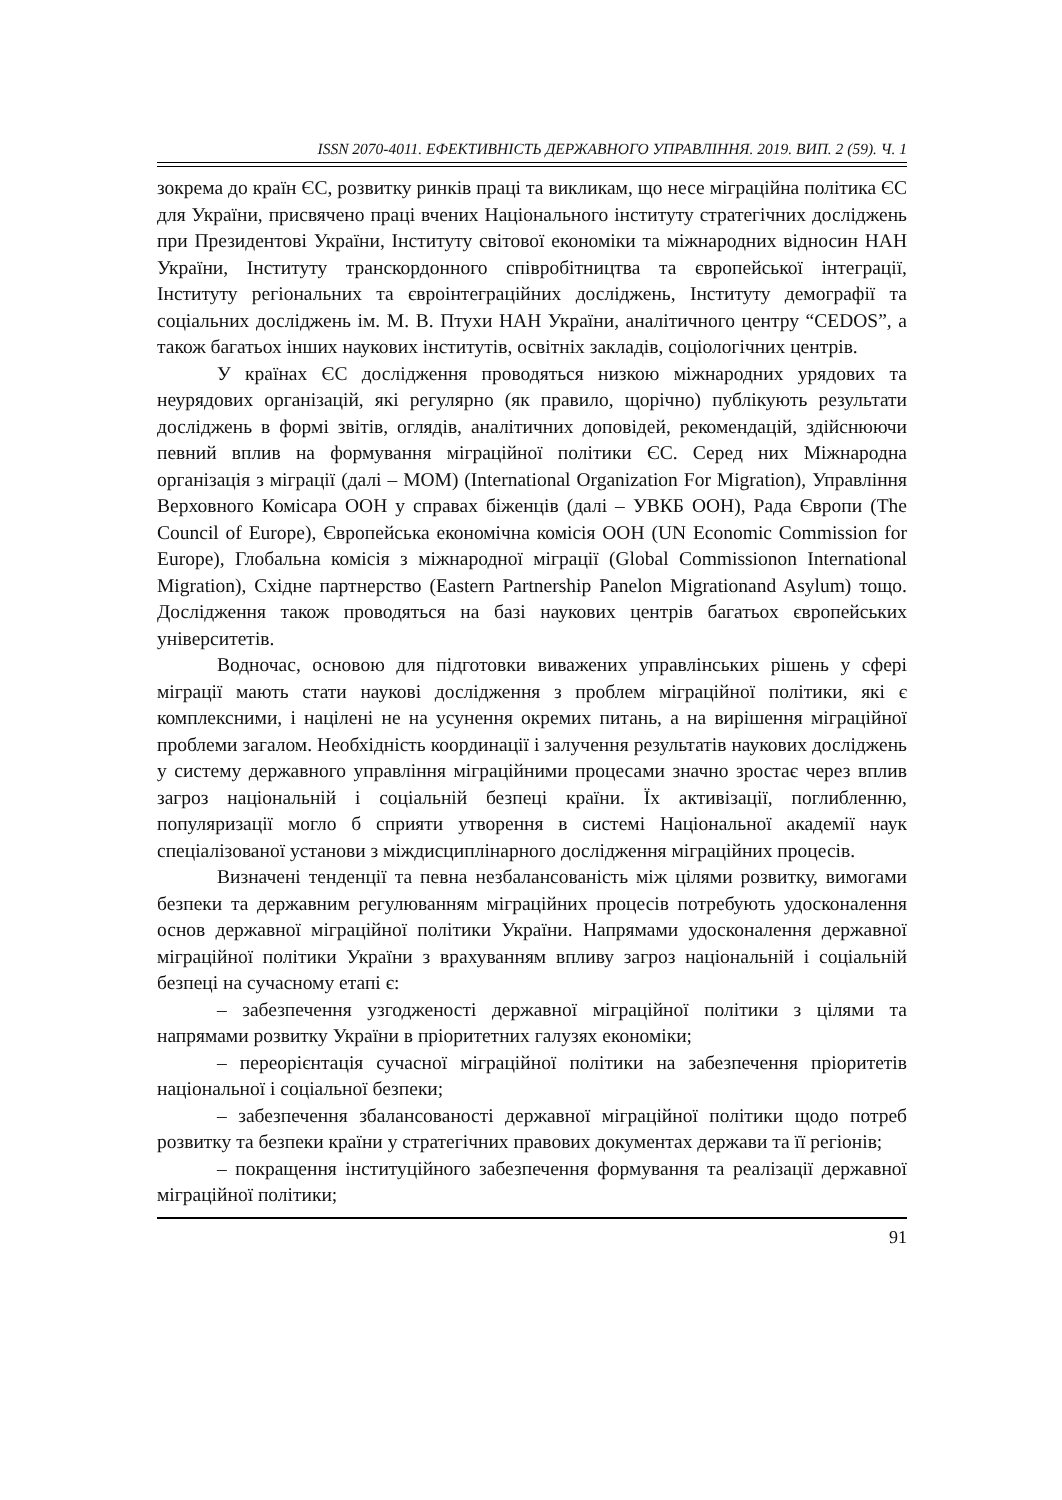ISSN 2070-4011. ЕФЕКТИВНІСТЬ ДЕРЖАВНОГО УПРАВЛІННЯ. 2019. ВИП. 2 (59). Ч. 1
зокрема до країн ЄС, розвитку ринків праці та викликам, що несе міграційна політика ЄС для України, присвячено праці вчених Національного інституту стратегічних досліджень при Президентові України, Інституту світової економіки та міжнародних відносин НАН України, Інституту транскордонного співробітництва та європейської інтеграції, Інституту регіональних та євроінтеграційних досліджень, Інституту демографії та соціальних досліджень ім. М. В. Птухи НАН України, аналітичного центру “CEDOS”, а також багатьох інших наукових інститутів, освітніх закладів, соціологічних центрів.
У країнах ЄС дослідження проводяться низкою міжнародних урядових та неурядових організацій, які регулярно (як правило, щорічно) публікують результати досліджень в формі звітів, оглядів, аналітичних доповідей, рекомендацій, здійснюючи певний вплив на формування міграційної політики ЄС. Серед них Міжнародна організація з міграції (далі – МОМ) (International Organization For Migration), Управління Верховного Комісара ООН у справах біженців (далі – УВКБ ООН), Рада Європи (The Council of Europe), Європейська економічна комісія ООН (UN Economic Commission for Europe), Глобальна комісія з міжнародної міграції (Global Commissionon International Migration), Східне партнерство (Eastern Partnership Panelon Migrationand Asylum) тощо. Дослідження також проводяться на базі наукових центрів багатьох європейських університетів.
Водночас, основою для підготовки виважених управлінських рішень у сфері міграції мають стати наукові дослідження з проблем міграційної політики, які є комплексними, і націлені не на усунення окремих питань, а на вирішення міграційної проблеми загалом. Необхідність координації і залучення результатів наукових досліджень у систему державного управління міграційними процесами значно зростає через вплив загроз національній і соціальній безпеці країни. Їх активізації, поглибленню, популяризації могло б сприяти утворення в системі Національної академії наук спеціалізованої установи з міждисциплінарного дослідження міграційних процесів.
Визначені тенденції та певна незбалансованість між цілями розвитку, вимогами безпеки та державним регулюванням міграційних процесів потребують удосконалення основ державної міграційної політики України. Напрямами удосконалення державної міграційної політики України з врахуванням впливу загроз національній і соціальній безпеці на сучасному етапі є:
– забезпечення узгодженості державної міграційної політики з цілями та напрямами розвитку України в пріоритетних галузях економіки;
– переорієнтація сучасної міграційної політики на забезпечення пріоритетів національної і соціальної безпеки;
– забезпечення збалансованості державної міграційної політики щодо потреб розвитку та безпеки країни у стратегічних правових документах держави та її регіонів;
– покращення інституційного забезпечення формування та реалізації державної міграційної політики;
91